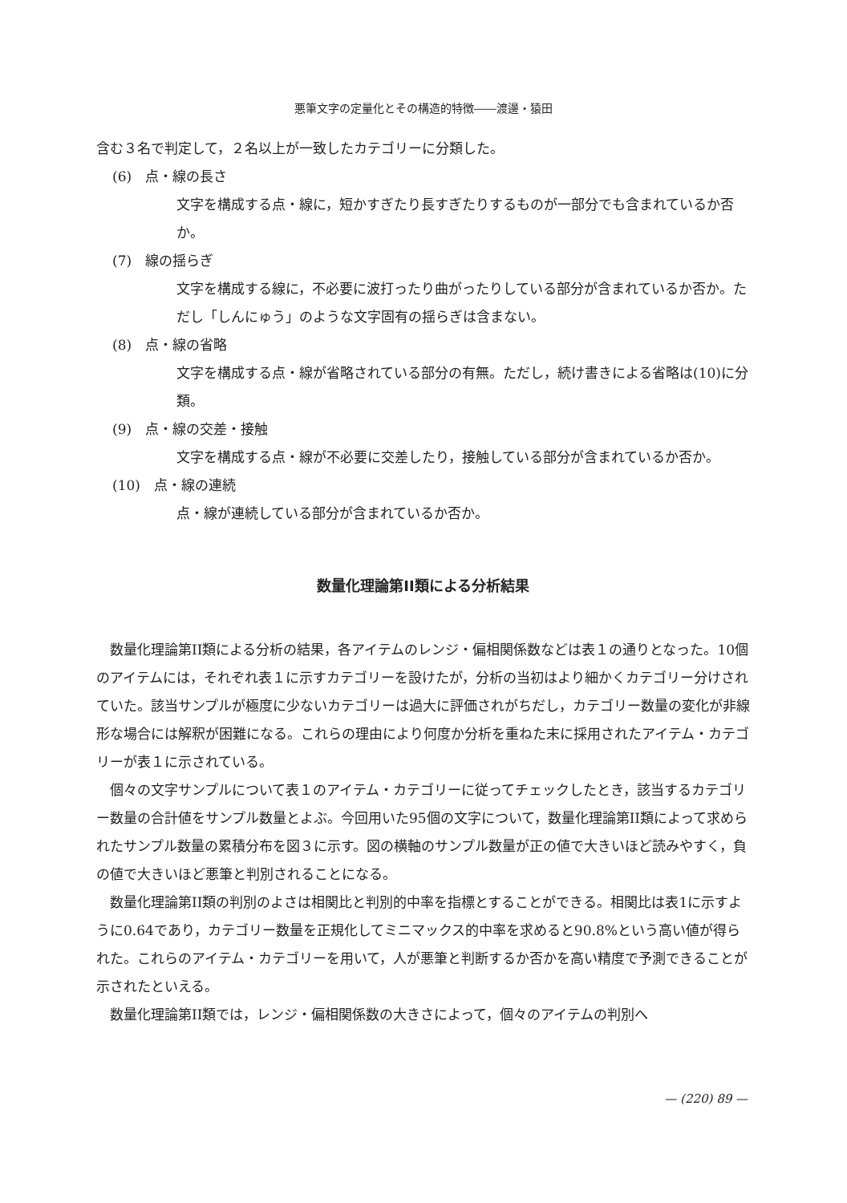悪筆文字の定量化とその構造的特徴――渡邊・猿田
含む３名で判定して，２名以上が一致したカテゴリーに分類した。
(6)　点・線の長さ
文字を構成する点・線に，短かすぎたり長すぎたりするものが一部分でも含まれているか否か。
(7)　線の揺らぎ
文字を構成する線に，不必要に波打ったり曲がったりしている部分が含まれているか否か。ただし「しんにゅう」のような文字固有の揺らぎは含まない。
(8)　点・線の省略
文字を構成する点・線が省略されている部分の有無。ただし，続け書きによる省略は(10)に分類。
(9)　点・線の交差・接触
文字を構成する点・線が不必要に交差したり，接触している部分が含まれているか否か。
(10)　点・線の連続
点・線が連続している部分が含まれているか否か。
数量化理論第II類による分析結果
数量化理論第II類による分析の結果，各アイテムのレンジ・偏相関係数などは表１の通りとなった。10個のアイテムには，それぞれ表１に示すカテゴリーを設けたが，分析の当初はより細かくカテゴリー分けされていた。該当サンプルが極度に少ないカテゴリーは過大に評価されがちだし，カテゴリー数量の変化が非線形な場合には解釈が困難になる。これらの理由により何度か分析を重ねた末に採用されたアイテム・カテゴリーが表１に示されている。
個々の文字サンプルについて表１のアイテム・カテゴリーに従ってチェックしたとき，該当するカテゴリー数量の合計値をサンプル数量とよぶ。今回用いた95個の文字について，数量化理論第II類によって求められたサンプル数量の累積分布を図３に示す。図の横軸のサンプル数量が正の値で大きいほど読みやすく，負の値で大きいほど悪筆と判別されることになる。
数量化理論第II類の判別のよさは相関比と判別的中率を指標とすることができる。相関比は表1に示すように0.64であり，カテゴリー数量を正規化してミニマックス的中率を求めると90.8%という高い値が得られた。これらのアイテム・カテゴリーを用いて，人が悪筆と判断するか否かを高い精度で予測できることが示されたといえる。
数量化理論第II類では，レンジ・偏相関係数の大きさによって，個々のアイテムの判別へ
— (220) 89 —